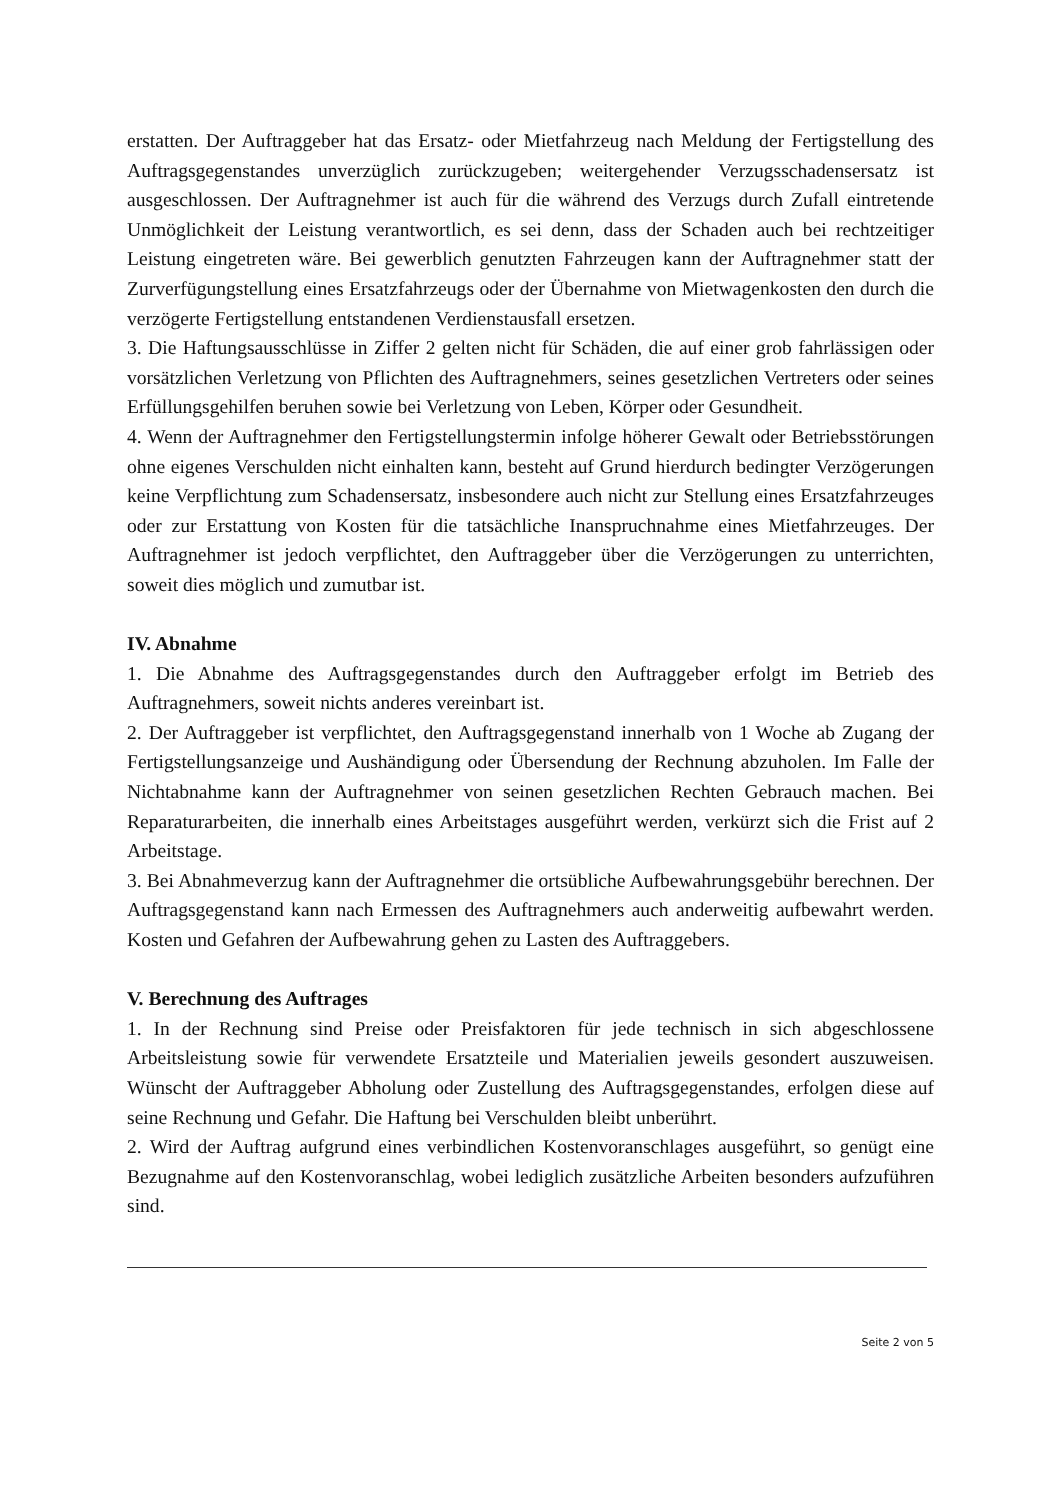erstatten. Der Auftraggeber hat das Ersatz- oder Mietfahrzeug nach Meldung der Fertigstellung des Auftragsgegenstandes unverzüglich zurückzugeben; weitergehender Verzugsschadensersatz ist ausgeschlossen. Der Auftragnehmer ist auch für die während des Verzugs durch Zufall eintretende Unmöglichkeit der Leistung verantwortlich, es sei denn, dass der Schaden auch bei rechtzeitiger Leistung eingetreten wäre. Bei gewerblich genutzten Fahrzeugen kann der Auftragnehmer statt der Zurverfügungstellung eines Ersatzfahrzeugs oder der Übernahme von Mietwagenkosten den durch die verzögerte Fertigstellung entstandenen Verdienstausfall ersetzen.
3. Die Haftungsausschlüsse in Ziffer 2 gelten nicht für Schäden, die auf einer grob fahrlässigen oder vorsätzlichen Verletzung von Pflichten des Auftragnehmers, seines gesetzlichen Vertreters oder seines Erfüllungsgehilfen beruhen sowie bei Verletzung von Leben, Körper oder Gesundheit.
4. Wenn der Auftragnehmer den Fertigstellungstermin infolge höherer Gewalt oder Betriebsstörungen ohne eigenes Verschulden nicht einhalten kann, besteht auf Grund hierdurch bedingter Verzögerungen keine Verpflichtung zum Schadensersatz, insbesondere auch nicht zur Stellung eines Ersatzfahrzeuges oder zur Erstattung von Kosten für die tatsächliche Inanspruchnahme eines Mietfahrzeuges. Der Auftragnehmer ist jedoch verpflichtet, den Auftraggeber über die Verzögerungen zu unterrichten, soweit dies möglich und zumutbar ist.
IV. Abnahme
1. Die Abnahme des Auftragsgegenstandes durch den Auftraggeber erfolgt im Betrieb des Auftragnehmers, soweit nichts anderes vereinbart ist.
2. Der Auftraggeber ist verpflichtet, den Auftragsgegenstand innerhalb von 1 Woche ab Zugang der Fertigstellungsanzeige und Aushändigung oder Übersendung der Rechnung abzuholen. Im Falle der Nichtabnahme kann der Auftragnehmer von seinen gesetzlichen Rechten Gebrauch machen. Bei Reparaturarbeiten, die innerhalb eines Arbeitstages ausgeführt werden, verkürzt sich die Frist auf 2 Arbeitstage.
3. Bei Abnahmeverzug kann der Auftragnehmer die ortsübliche Aufbewahrungsgebühr berechnen. Der Auftragsgegenstand kann nach Ermessen des Auftragnehmers auch anderweitig aufbewahrt werden. Kosten und Gefahren der Aufbewahrung gehen zu Lasten des Auftraggebers.
V. Berechnung des Auftrages
1. In der Rechnung sind Preise oder Preisfaktoren für jede technisch in sich abgeschlossene Arbeitsleistung sowie für verwendete Ersatzteile und Materialien jeweils gesondert auszuweisen. Wünscht der Auftraggeber Abholung oder Zustellung des Auftragsgegenstandes, erfolgen diese auf seine Rechnung und Gefahr. Die Haftung bei Verschulden bleibt unberührt.
2. Wird der Auftrag aufgrund eines verbindlichen Kostenvoranschlages ausgeführt, so genügt eine Bezugnahme auf den Kostenvoranschlag, wobei lediglich zusätzliche Arbeiten besonders aufzuführen sind.
Seite 2 von 5